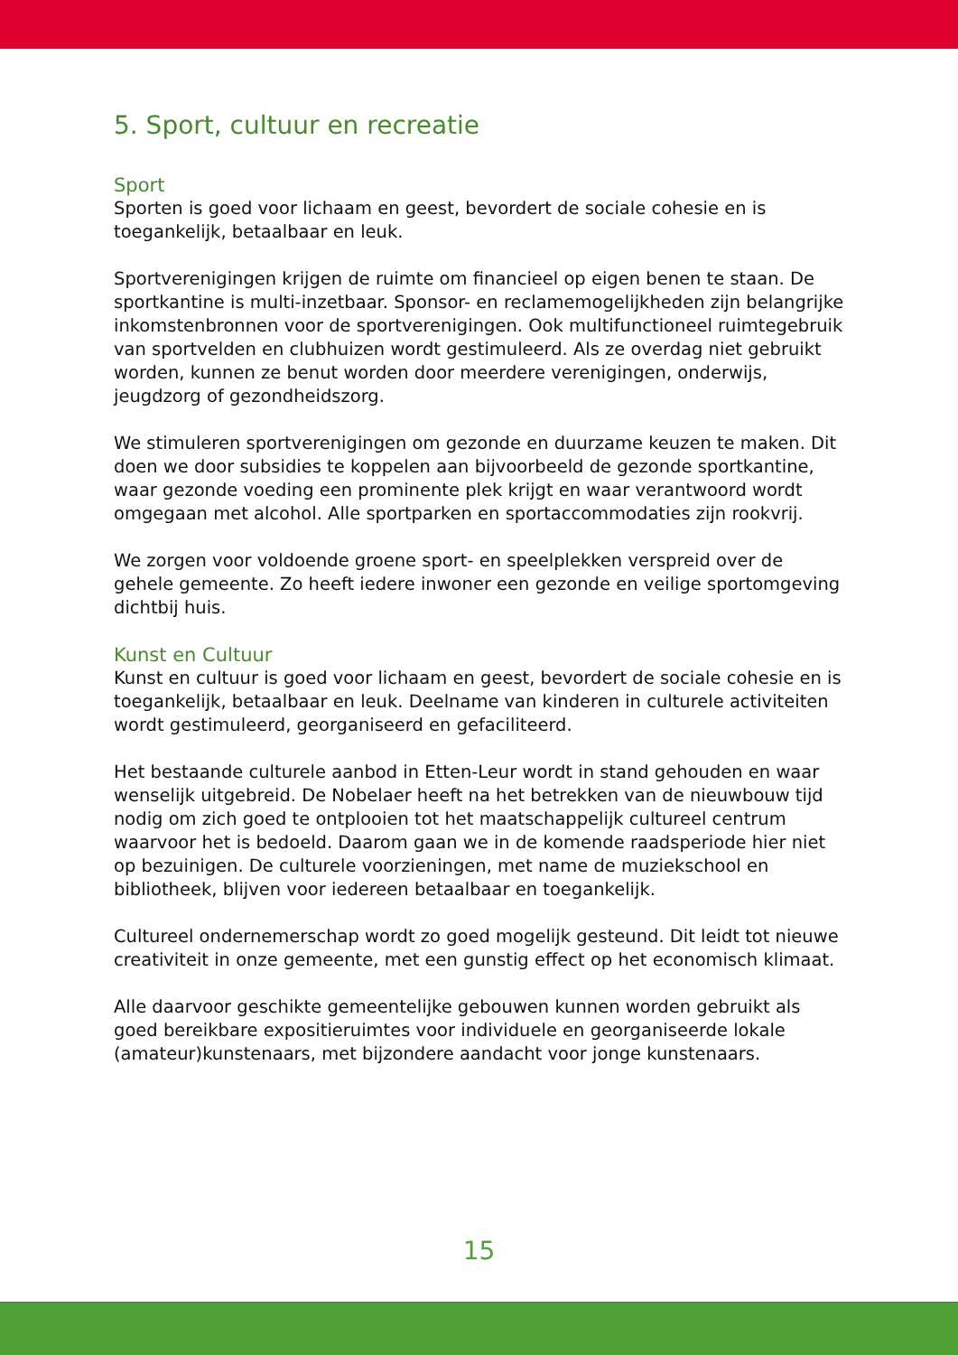5. Sport, cultuur en recreatie
Sport
Sporten is goed voor lichaam en geest, bevordert de sociale cohesie en is toegankelijk, betaalbaar en leuk.
Sportverenigingen krijgen de ruimte om financieel op eigen benen te staan. De sportkantine is multi-inzetbaar. Sponsor- en reclamemogelijkheden zijn belangrijke inkomstenbronnen voor de sportverenigingen. Ook multifunctioneel ruimtegebruik van sportvelden en clubhuizen wordt gestimuleerd. Als ze overdag niet gebruikt worden, kunnen ze benut worden door meerdere verenigingen, onderwijs, jeugdzorg of gezondheidszorg.
We stimuleren sportverenigingen om gezonde en duurzame keuzen te maken. Dit doen we door subsidies te koppelen aan bijvoorbeeld de gezonde sportkantine, waar gezonde voeding een prominente plek krijgt en waar verantwoord wordt omgegaan met alcohol. Alle sportparken en sportaccommodaties zijn rookvrij.
We zorgen voor voldoende groene sport- en speelplekken verspreid over de gehele gemeente. Zo heeft iedere inwoner een gezonde en veilige sportomgeving dichtbij huis.
Kunst en Cultuur
Kunst en cultuur is goed voor lichaam en geest, bevordert de sociale cohesie en is toegankelijk, betaalbaar en leuk. Deelname van kinderen in culturele activiteiten wordt gestimuleerd, georganiseerd en gefaciliteerd.
Het bestaande culturele aanbod in Etten-Leur wordt in stand gehouden en waar wenselijk uitgebreid. De Nobelaer heeft na het betrekken van de nieuwbouw tijd nodig om zich goed te ontplooien tot het maatschappelijk cultureel centrum waarvoor het is bedoeld. Daarom gaan we in de komende raadsperiode hier niet op bezuinigen. De culturele voorzieningen, met name de muziekschool en bibliotheek, blijven voor iedereen betaalbaar en toegankelijk.
Cultureel ondernemerschap wordt zo goed mogelijk gesteund. Dit leidt tot nieuwe creativiteit in onze gemeente, met een gunstig effect op het economisch klimaat.
Alle daarvoor geschikte gemeentelijke gebouwen kunnen worden gebruikt als goed bereikbare expositieruimtes voor individuele en georganiseerde lokale (amateur)kunstenaars, met bijzondere aandacht voor jonge kunstenaars.
15